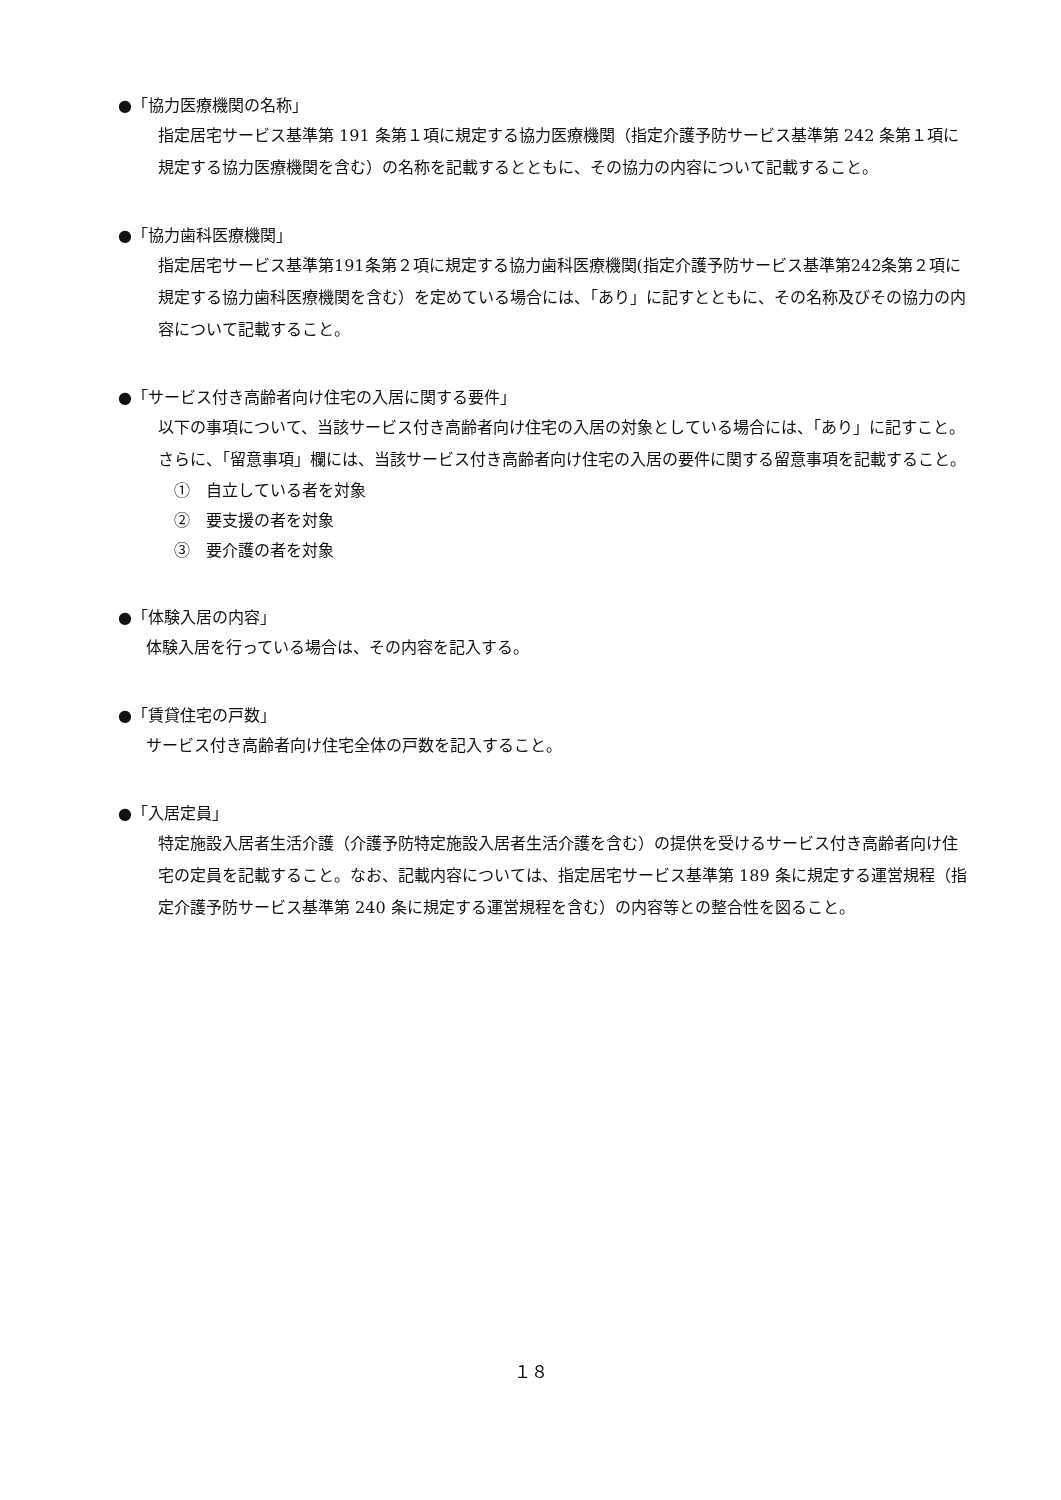●「協力医療機関の名称」
指定居宅サービス基準第 191 条第１項に規定する協力医療機関（指定介護予防サービス基準第 242 条第１項に規定する協力医療機関を含む）の名称を記載するとともに、その協力の内容について記載すること。
●「協力歯科医療機関」
指定居宅サービス基準第191条第２項に規定する協力歯科医療機関(指定介護予防サービス基準第242条第２項に規定する協力歯科医療機関を含む）を定めている場合には、「あり」に記すとともに、その名称及びその協力の内容について記載すること。
●「サービス付き高齢者向け住宅の入居に関する要件」
以下の事項について、当該サービス付き高齢者向け住宅の入居の対象としている場合には、「あり」に記すこと。さらに、「留意事項」欄には、当該サービス付き高齢者向け住宅の入居の要件に関する留意事項を記載すること。
①　自立している者を対象
②　要支援の者を対象
③　要介護の者を対象
●「体験入居の内容」
体験入居を行っている場合は、その内容を記入する。
●「賃貸住宅の戸数」
サービス付き高齢者向け住宅全体の戸数を記入すること。
●「入居定員」
特定施設入居者生活介護（介護予防特定施設入居者生活介護を含む）の提供を受けるサービス付き高齢者向け住宅の定員を記載すること。なお、記載内容については、指定居宅サービス基準第 189 条に規定する運営規程（指定介護予防サービス基準第 240 条に規定する運営規程を含む）の内容等との整合性を図ること。
１８